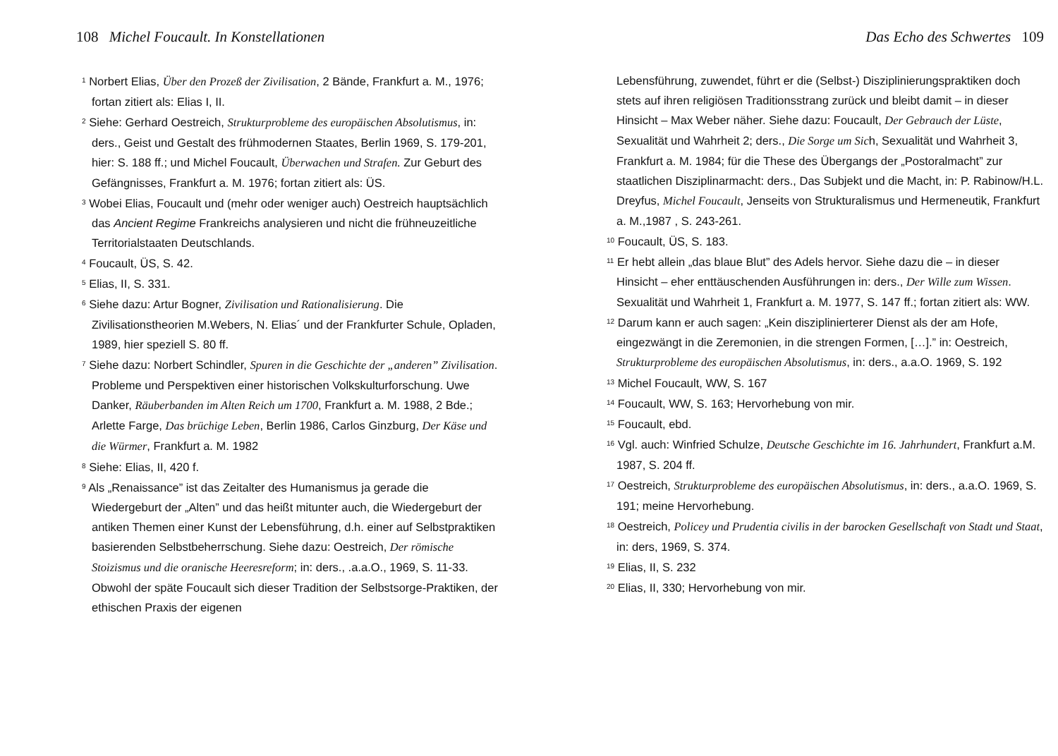108 Michel Foucault. In Konstellationen
<sup>1</sup> Norbert Elias, Über den Prozeß der Zivilisation, 2 Bände, Frankfurt a. M., 1976; fortan zitiert als: Elias I, II.
<sup>2</sup> Siehe: Gerhard Oestreich, Strukturprobleme des europäischen Absolutismus, in: ders., Geist und Gestalt des frühmodernen Staates, Berlin 1969, S. 179-201, hier: S. 188 ff.; und Michel Foucault, Überwachen und Strafen. Zur Geburt des Gefängnisses, Frankfurt a. M. 1976; fortan zitiert als: ÜS.
<sup>3</sup> Wobei Elias, Foucault und (mehr oder weniger auch) Oestreich hauptsächlich das Ancient Regime Frankreichs analysieren und nicht die frühneuzeitliche Territorialstaaten Deutschlands.
<sup>4</sup> Foucault, ÜS, S. 42.
<sup>5</sup> Elias, II, S. 331.
<sup>6</sup> Siehe dazu: Artur Bogner, Zivilisation und Rationalisierung. Die Zivilisationstheorien M.Webers, N. Elias´ und der Frankfurter Schule, Opladen, 1989, hier speziell S. 80 ff.
<sup>7</sup> Siehe dazu: Norbert Schindler, Spuren in die Geschichte der „anderen” Zivilisation. Probleme und Perspektiven einer historischen Volkskulturforschung. Uwe Danker, Räuberbanden im Alten Reich um 1700, Frankfurt a. M. 1988, 2 Bde.; Arlette Farge, Das brüchige Leben, Berlin 1986, Carlos Ginzburg, Der Käse und die Würmer, Frankfurt a. M. 1982
<sup>8</sup> Siehe: Elias, II, 420 f.
<sup>9</sup> Als „Renaissance” ist das Zeitalter des Humanismus ja gerade die Wiedergeburt der „Alten” und das heißt mitunter auch, die Wiedergeburt der antiken Themen einer Kunst der Lebensführung, d.h. einer auf Selbstpraktiken basierenden Selbstbeherrschung. Siehe dazu: Oestreich, Der römische Stoizismus und die oranische Heeresreform; in: ders., .a.a.O., 1969, S. 11-33. Obwohl der späte Foucault sich dieser Tradition der Selbstsorge-Praktiken, der ethischen Praxis der eigenen
Das Echo des Schwertes 109
Lebensführung, zuwendet, führt er die (Selbst-) Disziplinierungspraktiken doch stets auf ihren religiösen Traditionsstrang zurück und bleibt damit – in dieser Hinsicht – Max Weber näher. Siehe dazu: Foucault, Der Gebrauch der Lüste, Sexualität und Wahrheit 2; ders., Die Sorge um Sich, Sexualität und Wahrheit 3, Frankfurt a. M. 1984; für die These des Übergangs der „Postoralmacht” zur staatlichen Disziplinarmacht: ders., Das Subjekt und die Macht, in: P. Rabinow/H.L. Dreyfus, Michel Foucault, Jenseits von Strukturalismus und Hermeneutik, Frankfurt a. M.,1987 , S. 243-261.
<sup>10</sup> Foucault, ÜS, S. 183.
<sup>11</sup> Er hebt allein „das blaue Blut” des Adels hervor. Siehe dazu die – in dieser Hinsicht – eher enttäuschenden Ausführungen in: ders., Der Wille zum Wissen. Sexualität und Wahrheit 1, Frankfurt a. M. 1977, S. 147 ff.; fortan zitiert als: WW.
<sup>12</sup> Darum kann er auch sagen: „Kein disziplinierterer Dienst als der am Hofe, eingezwängt in die Zeremonien, in die strengen Formen, […].” in: Oestreich, Strukturprobleme des europäischen Absolutismus, in: ders., a.a.O. 1969, S. 192
<sup>13</sup> Michel Foucault, WW, S. 167
<sup>14</sup> Foucault, WW, S. 163; Hervorhebung von mir.
<sup>15</sup> Foucault, ebd.
<sup>16</sup> Vgl. auch: Winfried Schulze, Deutsche Geschichte im 16. Jahrhundert, Frankfurt a.M. 1987, S. 204 ff.
<sup>17</sup> Oestreich, Strukturprobleme des europäischen Absolutismus, in: ders., a.a.O. 1969, S. 191; meine Hervorhebung.
<sup>18</sup> Oestreich, Policey und Prudentia civilis in der barocken Gesellschaft von Stadt und Staat, in: ders, 1969, S. 374.
<sup>19</sup> Elias, II, S. 232
<sup>20</sup> Elias, II, 330; Hervorhebung von mir.